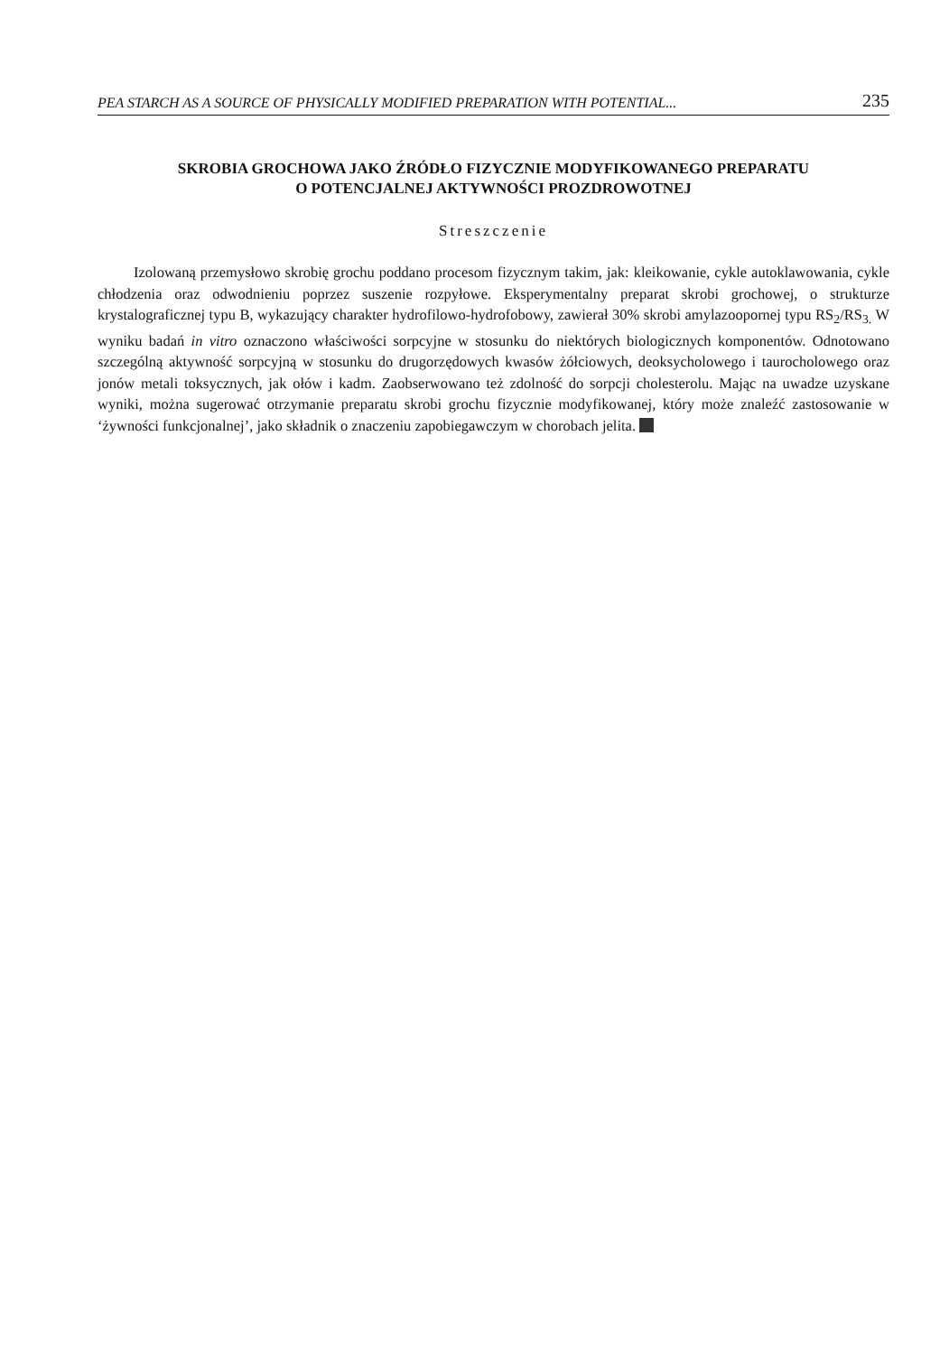PEA STARCH AS A SOURCE OF PHYSICALLY MODIFIED PREPARATION WITH POTENTIAL... 235
SKROBIA GROCHOWA JAKO ŹRÓDŁO FIZYCZNIE MODYFIKOWANEGO PREPARATU
O POTENCJALNEJ AKTYWNOŚCI PROZDROWOTNEJ
Streszczenie
Izolowaną przemysłowo skrobię grochu poddano procesom fizycznym takim, jak: kleikowanie, cykle autoklawowania, cykle chłodzenia oraz odwodnieniu poprzez suszenie rozpyłowe. Eksperymentalny preparat skrobi grochowej, o strukturze krystalograficznej typu B, wykazujący charakter hydrofilowo-hydrofobowy, zawierał 30% skrobi amylazoopornej typu RS<sub>2</sub>/RS<sub>3.</sub> W wyniku badań in vitro oznaczono właściwości sorpcyjne w stosunku do niektórych biologicznych komponentów. Odnotowano szczególną aktywność sorpcyjną w stosunku do drugorzędowych kwasów żółciowych, deoksycholowego i taurocholowego oraz jonów metali toksycznych, jak ołów i kadm. Zaobserwowano też zdolność do sorpcji cholesterolu. Mając na uwadze uzyskane wyniki, można sugerować otrzymanie preparatu skrobi grochu fizycznie modyfikowanej, który może znaleźć zastosowanie w ‘żywności funkcjonalnej’, jako składnik o znaczeniu zapobiegawczym w chorobach jelita.